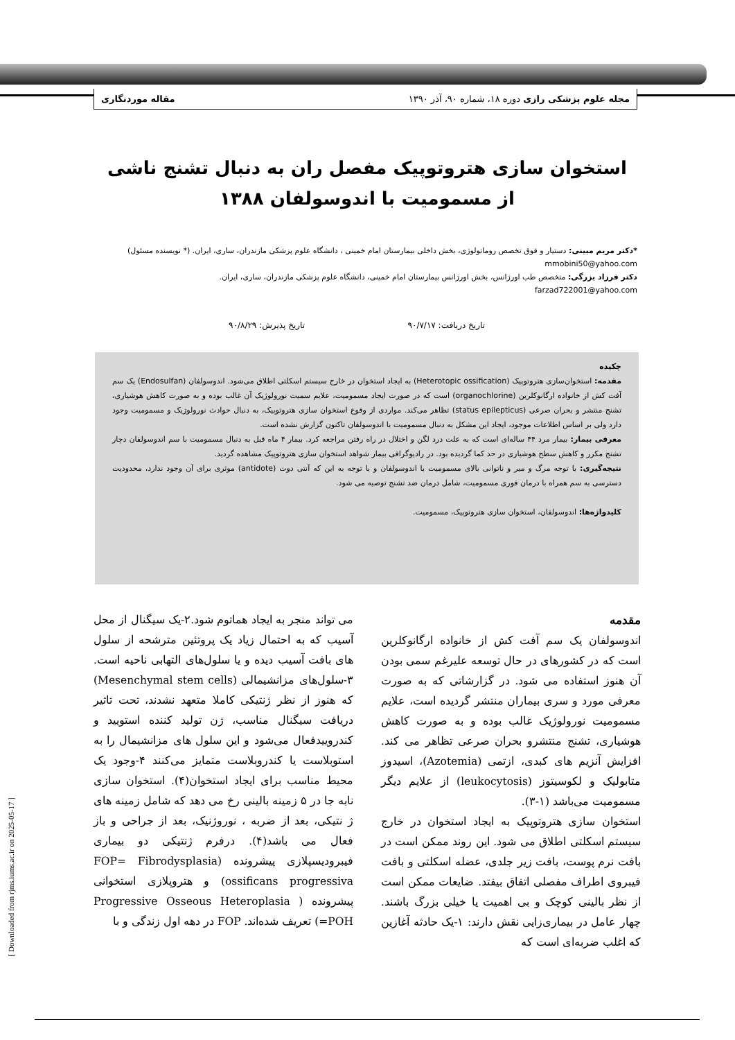مجله علوم پزشکی رازی دوره ۱۸، شماره ۹۰، آذر ۱۳۹۰ مقاله موردنگاری
استخوان سازی هتروتوپیک مفصل ران به دنبال تشنج ناشی از مسمومیت با اندوسولفان ۱۳۸۸
*دکتر مریم مبینی: دستیار و فوق تخصص روماتولوژی، بخش داخلی بیمارستان امام خمینی ، دانشگاه علوم پزشکی مازندران، ساری، ایران. (* نویسنده مسئول) mmobini50@yahoo.com
دکتر فرزاد بزرگی: متخصص طب اورژانس، بخش اورژانس بیمارستان امام خمینی، دانشگاه علوم پزشکی مازندران، ساری، ایران. farzad722001@yahoo.com
تاریخ دریافت: ۹۰/۷/۱۷ تاریخ پذیرش: ۹۰/۸/۲۹
چکیده
مقدمه: استخوان‌سازی هتروتوپیک (Heterotopic ossification) به ایجاد استخوان در خارج سیستم اسکلتی اطلاق می‌شود. اندوسولفان (Endosulfan) یک سم آفت کش از خانواده ارگانوکلرین (organochlorine) است که در صورت ایجاد مسمومیت، علایم سمیت نورولوژیک آن غالب بوده و به صورت کاهش هوشیاری، تشنج منتشر و بحران صرعی (status epilepticus) تظاهر می‌کند. مواردی از وقوع استخوان سازی هتروتوپیک، به دنبال حوادث نورولوژیک و مسمومیت وجود دارد ولی بر اساس اطلاعات موجود، ایجاد این مشکل به دنبال مسمومیت با اندوسولفان تاکنون گزارش نشده است.
معرفی بیمار: بیمار مرد ۴۴ ساله‌ای است که به علت درد لگن و اختلال در راه رفتن مراجعه کرد. بیمار ۴ ماه قبل به دنبال مسمومیت با سم اندوسولفان دچار تشنج مکرر و کاهش سطح هوشیاری در حد کما گردیده بود. در رادیوگرافی بیمار شواهد استخوان سازی هتروتوپیک مشاهده گردید.
نتیجه‌گیری: با توجه مرگ و میر و ناتوانی بالای مسمومیت با اندوسولفان و با توجه به این که آنتی دوت (antidote) موثری برای آن وجود ندارد، محدودیت دسترسی به سم همراه با درمان فوری مسمومیت، شامل درمان ضد تشنج توصیه می شود.
کلیدواژه‌ها: اندوسولفان، استخوان سازی هتروتوپیک، مسمومیت.
مقدمه
اندوسولفان یک سم آفت کش از خانواده ارگانوکلرین است که در کشورهای در حال توسعه علیرغم سمی بودن آن هنوز استفاده می شود. در گزارشاتی که به صورت معرفی مورد و سری بیماران منتشر گردیده است، علایم مسمومیت نورولوژیک غالب بوده و به صورت کاهش هوشیاری، تشنج منتشرو بحران صرعی تظاهر می کند. افزایش آنزیم های کبدی، ازتمی (Azotemia)، اسیدوز متابولیک و لکوسیتوز (leukocytosis) از علایم دیگر مسمومیت می‌باشد (۱-۳).
استخوان سازی هتروتوپیک به ایجاد استخوان در خارج سیستم اسکلتی اطلاق می شود. این روند ممکن است در بافت نرم پوست، بافت زیر جلدی، عضله اسکلتی و بافت فیبروی اطراف مفصلی اتفاق بیفتد. ضایعات ممکن است از نظر بالینی کوچک و بی اهمیت یا خیلی بزرگ باشند. چهار عامل در بیماری‌زایی نقش دارند: ۱-یک حادثه آغازین که اغلب ضربه‌ای است که
می تواند منجر به ایجاد هماتوم شود.۲-یک سیگنال از محل آسیب که به احتمال زیاد یک پروتئین مترشحه از سلول های بافت آسیب دیده و یا سلول‌های التهابی ناحیه است. ۳-سلول‌های مزانشیمالی (Mesenchymal stem cells) که هنوز از نظر ژنتیکی کاملا متعهد نشدند، تحت تاثیر دریافت سیگنال مناسب، ژن تولید کننده استویید و کندروییدفعال می‌شود و این سلول های مزانشیمال را به استوبلاست یا کندروبلاست متمایز می‌کنند ۴-وجود یک محیط مناسب برای ایجاد استخوان(۴). استخوان سازی نابه جا در ۵ زمینه بالینی رخ می دهد که شامل زمینه های ژ نتیکی، بعد از ضربه ، نوروژنیک، بعد از جراحی و باز فعال می باشد(۴). درفرم ژنتیکی دو بیماری فیبرودیسپلازی پیشرونده (FOP= Fibrodysplasia ossificans progressiva) و هتروپلازی استخوانی پیشرونده ( Progressive Osseous Heteroplasia =POH) تعریف شده‌اند. FOP در دهه اول زندگی و با
[ Downloaded from rjms.iums.ac.ir on 2025-05-17 ]